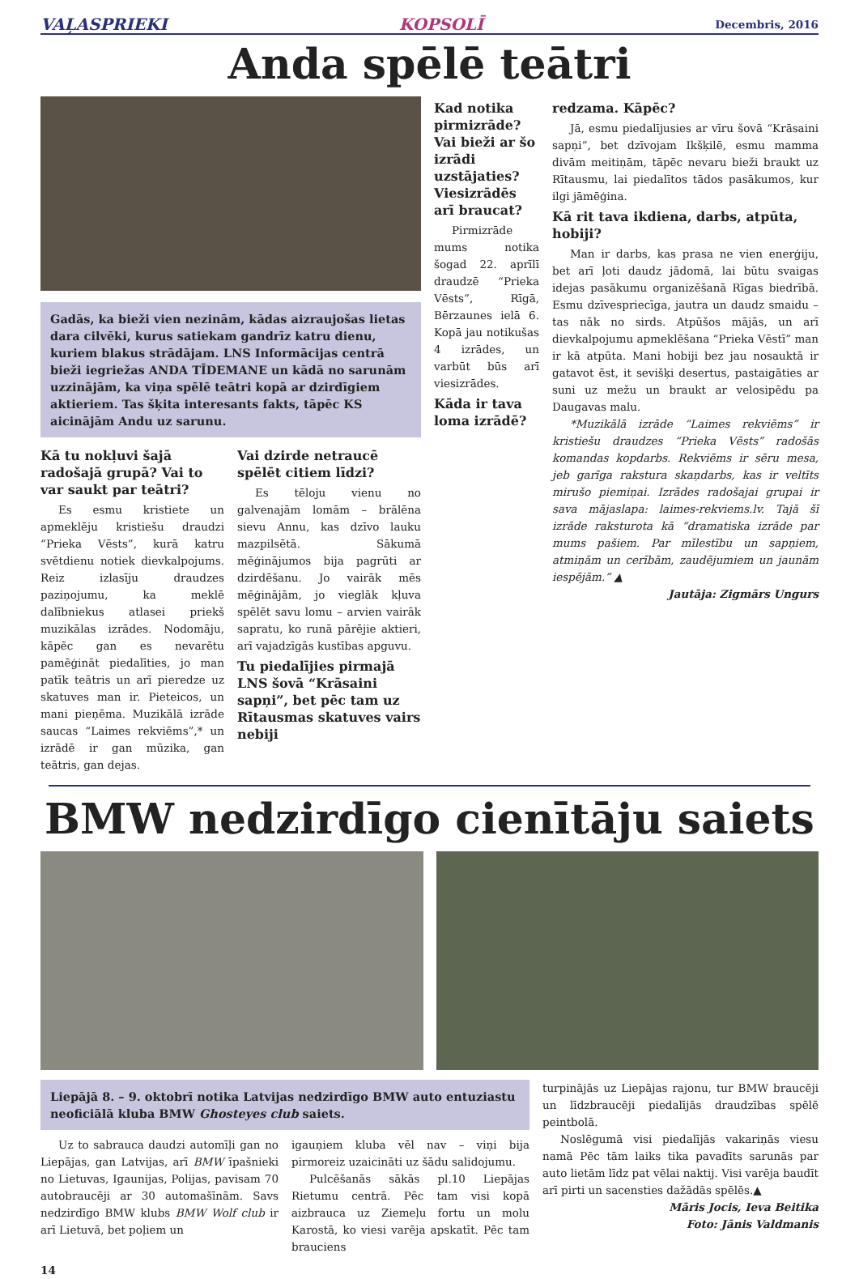VAĻASPRIEKI KOPSOLĪ Decembris, 2016
Anda spēlē teātri
Gadās, ka bieži vien nezinām, kādas aizraujošas lietas dara cilvēki, kurus satiekam gandrīz katru dienu, kuriem blakus strādājam. LNS Informācijas centrā bieži iegriežas ANDA TĪDEMANE un kādā no sarunām uzzinājām, ka viņa spēlē teātri kopā ar dzirdīgiem aktieriem. Tas šķita interesants fakts, tāpēc KS aicinājām Andu uz sarunu.
Kā tu nokļuvi šajā radošajā grupā? Vai to var saukt par teātri?
Es esmu kristiete un apmeklēju kristiešu draudzi “Prieka Vēsts”, kurā katru svētdienu notiek dievkalpojums. Reiz izlasīju draudzes paziņojumu, ka meklē dalībniekus atlasei priekš muzikālas izrādes. Nodomāju, kāpēc gan es nevarētu pamēģināt piedalīties, jo man patīk teātris un arī pieredze uz skatuves man ir. Pieteicos, un mani pieņēma. Muzikālā izrāde saucas “Laimes rekviēms”,* un izrādē ir gan mūzika, gan teātris, gan dejas.
Vai dzirde netraucē spēlēt citiem līdzi?
Es tēloju vienu no galvenajām lomām – brālēna sievu Annu, kas dzīvo lauku mazpilsētā. Sākumā mēģinājumos bija pagrūti ar dzirdēšanu. Jo vairāk mēs mēģinājām, jo vieglāk kļuva spēlēt savu lomu – arvien vairāk sapratu, ko runā pārējie aktieri, arī vajadzīgās kustības apguvu.
Tu piedalījies pirmajā LNS šovā “Krāsaini sapņi”, bet pēc tam uz Rītausmas skatuves vairs nebiji
Kad notika pirmizrāde? Vai bieži ar šo izrādi uzstājaties? Viesizrādēs arī braucat?
Pirmizrāde mums notika šogad 22. aprīlī draudzē “Prieka Vēsts”, Rīgā, Bērzaunes ielā 6. Kopā jau notikušas 4 izrādes, un varbūt būs arī viesizrādes.
Kāda ir tava loma izrādē?
redzama. Kāpēc?
Jā, esmu piedalījusies ar vīru šovā “Krāsaini sapņi”, bet dzīvojam Ikšķilē, esmu mamma divām meitiņām, tāpēc nevaru bieži braukt uz Rītausmu, lai piedalītos tādos pasākumos, kur ilgi jāmēģina.
Kā rit tava ikdiena, darbs, atpūta, hobiji?
Man ir darbs, kas prasa ne vien enerģiju, bet arī ļoti daudz jādomā, lai būtu svaigas idejas pasākumu organizēšanā Rīgas biedrībā. Esmu dzīvespriecīga, jautra un daudz smaidu – tas nāk no sirds. Atpūšos mājās, un arī dievkalpojumu apmeklēšana “Prieka Vēstī” man ir kā atpūta. Mani hobiji bez jau nosauktā ir gatavot ēst, it sevišķi desertus, pastaigāties ar suni uz mežu un braukt ar velosipēdu pa Daugavas malu.
*Muzikālā izrāde “Laimes rekviēms” ir kristiešu draudzes “Prieka Vēsts” radošās komandas kopdarbs. Rekviēms ir sēru mesa, jeb garīga rakstura skaņdarbs, kas ir veltīts mirušo piemiņai. Izrādes radošajai grupai ir sava mājaslapa: laimes-rekviems.lv. Tajā šī izrāde raksturota kā “dramatiska izrāde par mums pašiem. Par mīlestību un sapņiem, atmiņām un cerībām, zaudējumiem un jaunām iespējām.” ▲
Jautāja: Zigmārs Ungurs
BMW nedzirdīgo cienītāju saiets
Liepājā 8. – 9. oktobrī notika Latvijas nedzirdīgo BMW auto entuziastu neoficiālā kluba BMW Ghosteyes club saiets.
Uz to sabrauca daudzi automīļi gan no Liepājas, gan Latvijas, arī BMW īpašnieki no Lietuvas, Igaunijas, Polijas, pavisam 70 autobraucēji ar 30 automašīnām. Savs nedzirdīgo BMW klubs BMW Wolf club ir arī Lietuvā, bet poļiem un
igauņiem kluba vēl nav – viņi bija pirmoreiz uzaicināti uz šādu salidojumu.
Pulcēšanās sākās pl.10 Liepājas Rietumu centrā. Pēc tam visi kopā aizbrauca uz Ziemeļu fortu un molu Karostā, ko viesi varēja apskatīt. Pēc tam brauciens
turpinājās uz Liepājas rajonu, tur BMW braucēji un līdzbraucēji piedalījās draudzības spēlē peintbolā.
Noslēgumā visi piedalījās vakariņās viesu namā Pēc tām laiks tika pavadīts sarunās par auto lietām līdz pat vēlai naktij. Visi varēja baudīt arī pirti un sacensties dažādās spēlēs.▲
Māris Jocis, Ieva Beitika
Foto: Jānis Valdmanis
14